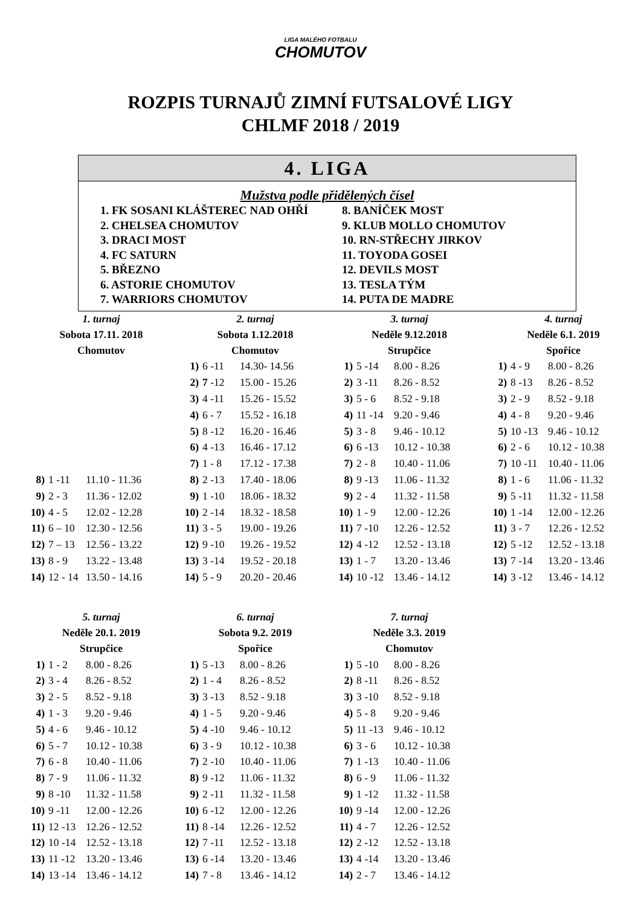LIGA MALÉHO FOTBALU
CHOMUTOV
ROZPIS TURNAJŮ ZIMNÍ FUTSALOVÉ LIGY
CHLMF 2018 / 2019
4. LIGA
Mužstva podle přidělených čísel
1. FK SOSANI KLÁŠTEREC NAD OHŘÍ
2. CHELSEA CHOMUTOV
3. DRACI MOST
4. FC SATURN
5. BŘEZNO
6. ASTORIE CHOMUTOV
7. WARRIORS CHOMUTOV
8. BANÍČEK MOST
9. KLUB MOLLO CHOMUTOV
10. RN-STŘECHY JIRKOV
11. TOYODA GOSEI
12. DEVILS MOST
13. TESLA TÝM
14. PUTA DE MADRE
| 1. turnaj | | |
| Sobota 17.11. 2018 | | |
| Chomutov | | |
| 8) | 1 -11 | 11.10 - 11.36 |
| 9) | 2 - 3 | 11.36 - 12.02 |
| 10) | 4 - 5 | 12.02 - 12.28 |
| 11) | 6 – 10 | 12.30 - 12.56 |
| 12) | 7 – 13 | 12.56 - 13.22 |
| 13) | 8 - 9 | 13.22 - 13.48 |
| 14) | 12 - 14 | 13.50 - 14.16 |
| 2. turnaj | | |
| Sobota 1.12.2018 | | |
| Chomutov | | |
| 1) | 6 -11 | 14.30- 14.56 |
| 2) | 7 -12 | 15.00 - 15.26 |
| 3) | 4 -11 | 15.26 - 15.52 |
| 4) | 6 - 7 | 15.52 - 16.18 |
| 5) | 8 -12 | 16.20 - 16.46 |
| 6) | 4 -13 | 16.46 - 17.12 |
| 7) | 1 - 8 | 17.12 - 17.38 |
| 8) | 2 -13 | 17.40 - 18.06 |
| 9) | 1 -10 | 18.06 - 18.32 |
| 10) | 2 -14 | 18.32 - 18.58 |
| 11) | 3 - 5 | 19.00 - 19.26 |
| 12) | 9 -10 | 19.26 - 19.52 |
| 13) | 3 -14 | 19.52 - 20.18 |
| 14) | 5 - 9 | 20.20 - 20.46 |
| 3. turnaj | | |
| Neděle 9.12.2018 | | |
| Strupčice | | |
| 1) | 5 -14 | 8.00 - 8.26 |
| 2) | 3 -11 | 8.26 - 8.52 |
| 3) | 5 - 6 | 8.52 - 9.18 |
| 4) | 11 -14 | 9.20 - 9.46 |
| 5) | 3 - 8 | 9.46 - 10.12 |
| 6) | 6 -13 | 10.12 - 10.38 |
| 7) | 2 - 8 | 10.40 - 11.06 |
| 8) | 9 -13 | 11.06 - 11.32 |
| 9) | 2 - 4 | 11.32 - 11.58 |
| 10) | 1 - 9 | 12.00 - 12.26 |
| 11) | 7 -10 | 12.26 - 12.52 |
| 12) | 4 -12 | 12.52 - 13.18 |
| 13) | 1 - 7 | 13.20 - 13.46 |
| 14) | 10 -12 | 13.46 - 14.12 |
| 4. turnaj | | |
| Neděle 6.1. 2019 | | |
| Spořice | | |
| 1) | 4 - 9 | 8.00 - 8.26 |
| 2) | 8 -13 | 8.26 - 8.52 |
| 3) | 2 - 9 | 8.52 - 9.18 |
| 4) | 4 - 8 | 9.20 - 9.46 |
| 5) | 10 -13 | 9.46 - 10.12 |
| 6) | 2 - 6 | 10.12 - 10.38 |
| 7) | 10 -11 | 10.40 - 11.06 |
| 8) | 1 - 6 | 11.06 - 11.32 |
| 9) | 5 -11 | 11.32 - 11.58 |
| 10) | 1 -14 | 12.00 - 12.26 |
| 11) | 3 - 7 | 12.26 - 12.52 |
| 12) | 5 -12 | 12.52 - 13.18 |
| 13) | 7 -14 | 13.20 - 13.46 |
| 14) | 3 -12 | 13.46 - 14.12 |
| 5. turnaj | | |
| Neděle 20.1. 2019 | | |
| Strupčice | | |
| 1) | 1 - 2 | 8.00 - 8.26 |
| 2) | 3 - 4 | 8.26 - 8.52 |
| 3) | 2 - 5 | 8.52 - 9.18 |
| 4) | 1 - 3 | 9.20 - 9.46 |
| 5) | 4 - 6 | 9.46 - 10.12 |
| 6) | 5 - 7 | 10.12 - 10.38 |
| 7) | 6 - 8 | 10.40 - 11.06 |
| 8) | 7 - 9 | 11.06 - 11.32 |
| 9) | 8 -10 | 11.32 - 11.58 |
| 10) | 9 -11 | 12.00 - 12.26 |
| 11) | 12 -13 | 12.26 - 12.52 |
| 12) | 10 -14 | 12.52 - 13.18 |
| 13) | 11 -12 | 13.20 - 13.46 |
| 14) | 13 -14 | 13.46 - 14.12 |
| 6. turnaj | | |
| Sobota 9.2. 2019 | | |
| Spořice | | |
| 1) | 5 -13 | 8.00 - 8.26 |
| 2) | 1 - 4 | 8.26 - 8.52 |
| 3) | 3 -13 | 8.52 - 9.18 |
| 4) | 1 - 5 | 9.20 - 9.46 |
| 5) | 4 -10 | 9.46 - 10.12 |
| 6) | 3 - 9 | 10.12 - 10.38 |
| 7) | 2 -10 | 10.40 - 11.06 |
| 8) | 9 -12 | 11.06 - 11.32 |
| 9) | 2 -11 | 11.32 - 11.58 |
| 10) | 6 -12 | 12.00 - 12.26 |
| 11) | 8 -14 | 12.26 - 12.52 |
| 12) | 7 -11 | 12.52 - 13.18 |
| 13) | 6 -14 | 13.20 - 13.46 |
| 14) | 7 - 8 | 13.46 - 14.12 |
| 7. turnaj | | |
| Neděle 3.3. 2019 | | |
| Chomutov | | |
| 1) | 5 -10 | 8.00 - 8.26 |
| 2) | 8 -11 | 8.26 - 8.52 |
| 3) | 3 -10 | 8.52 - 9.18 |
| 4) | 5 - 8 | 9.20 - 9.46 |
| 5) | 11 -13 | 9.46 - 10.12 |
| 6) | 3 - 6 | 10.12 - 10.38 |
| 7) | 1 -13 | 10.40 - 11.06 |
| 8) | 6 - 9 | 11.06 - 11.32 |
| 9) | 1 -12 | 11.32 - 11.58 |
| 10) | 9 -14 | 12.00 - 12.26 |
| 11) | 4 - 7 | 12.26 - 12.52 |
| 12) | 2 -12 | 12.52 - 13.18 |
| 13) | 4 -14 | 13.20 - 13.46 |
| 14) | 2 - 7 | 13.46 - 14.12 |